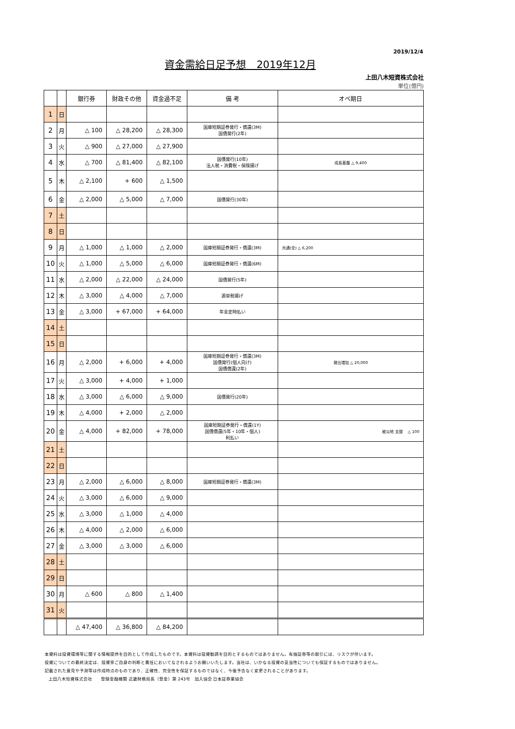2019/12/4
資金需給日足予想　2019年12月
上田八木短資株式会社
単位(億円)
| | | 銀行券 | 財政その他 | 資金過不足 | 備 考 | オペ期日 |
| --- | --- | --- | --- | --- | --- | --- |
| 1 | 日 | | | | | |
| 2 | 月 | △ 100 | △ 28,200 | △ 28,300 | 国庫短期証券発行・償還(3M) 国債発行(2年) | |
| 3 | 火 | △ 900 | △ 27,000 | △ 27,900 | | |
| 4 | 水 | △ 700 | △ 81,400 | △ 82,100 | 国債発行(10年) 法人税・消費税・保険揚げ | 成長基盤 △ 9,400 |
| 5 | 木 | △ 2,100 | + 600 | △ 1,500 | | |
| 6 | 金 | △ 2,000 | △ 5,000 | △ 7,000 | 国債発行(30年) | |
| 7 | 土 | | | | | |
| 8 | 日 | | | | | |
| 9 | 月 | △ 1,000 | △ 1,000 | △ 2,000 | 国庫短期証券発行・償還(3M) | 共通(全) △ 6,200 |
| 10 | 火 | △ 1,000 | △ 5,000 | △ 6,000 | 国庫短期証券発行・償還(6M) | |
| 11 | 水 | △ 2,000 | △ 22,000 | △ 24,000 | 国債発行(5年) | |
| 12 | 木 | △ 3,000 | △ 4,000 | △ 7,000 | 源泉税揚げ | |
| 13 | 金 | △ 3,000 | + 67,000 | + 64,000 | 年金定時払い | |
| 14 | 土 | | | | | |
| 15 | 日 | | | | | |
| 16 | 月 | △ 2,000 | + 6,000 | + 4,000 | 国庫短期証券発行・償還(3M) 国債発行(個人向け) 国債償還(2年) | 貸出増加 △ 20,000 |
| 17 | 火 | △ 3,000 | + 4,000 | + 1,000 | | |
| 18 | 水 | △ 3,000 | △ 6,000 | △ 9,000 | 国債発行(20年) | |
| 19 | 木 | △ 4,000 | + 2,000 | △ 2,000 | | |
| 20 | 金 | △ 4,000 | + 82,000 | + 78,000 | 国庫短期証券発行・償還(1Y) 国債償還(5年・10年・個人) 利払い | 被災地 支援 △ 100 |
| 21 | 土 | | | | | |
| 22 | 日 | | | | | |
| 23 | 月 | △ 2,000 | △ 6,000 | △ 8,000 | 国庫短期証券発行・償還(3M) | |
| 24 | 火 | △ 3,000 | △ 6,000 | △ 9,000 | | |
| 25 | 水 | △ 3,000 | △ 1,000 | △ 4,000 | | |
| 26 | 木 | △ 4,000 | △ 2,000 | △ 6,000 | | |
| 27 | 金 | △ 3,000 | △ 3,000 | △ 6,000 | | |
| 28 | 土 | | | | | |
| 29 | 日 | | | | | |
| 30 | 月 | △ 600 | △ 800 | △ 1,400 | | |
| 31 | 火 | | | | | |
| | | △ 47,400 | △ 36,800 | △ 84,200 | | |
本資料は投資環境等に関する情報提供を目的として作成したものです。本資料は投資勧誘を目的とするものではありません。有価証券等の取引には、リスクが伴います。
投資についての最終決定は、投資家ご自身の判断と責任においてなされるようお願いいたします。当社は、いかなる投資の妥当性についても保証するものではありません。
記載された意見や予測等は作成時点のものであり、正確性、完全性を保証するものではなく、今後予告なく変更されることがあります。
上田八木短資株式会社　　登録金融機関 近畿財務局長（登金）第 243号　加入協会 日本証券業協会